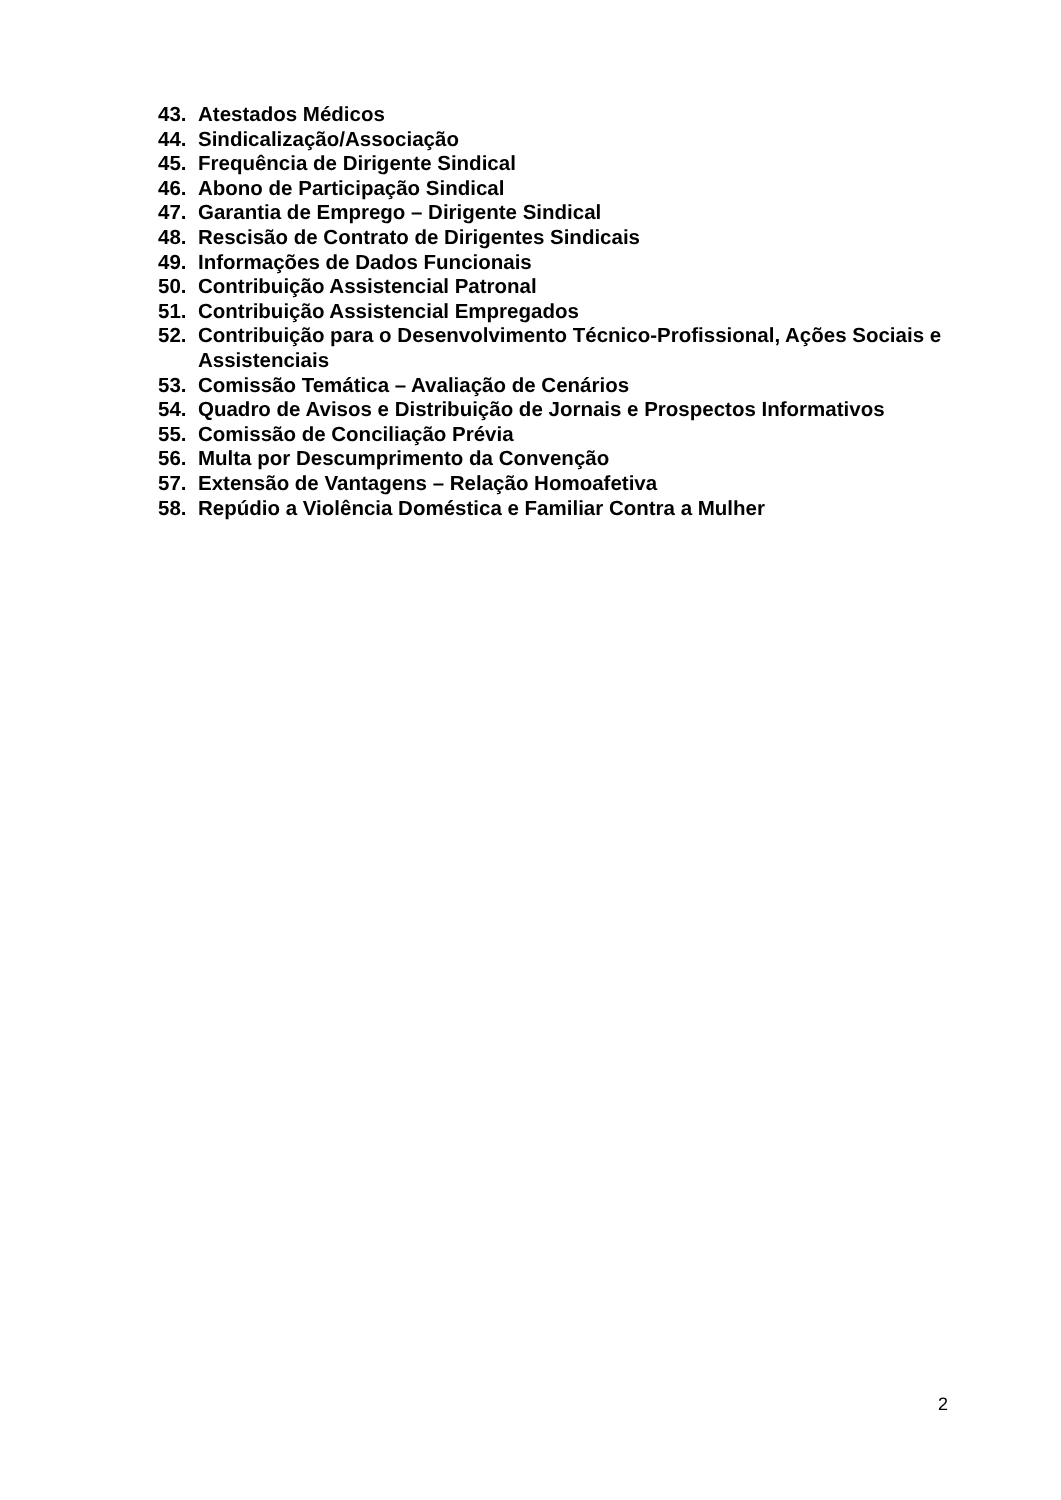43. Atestados Médicos
44. Sindicalização/Associação
45. Frequência de Dirigente Sindical
46. Abono de Participação Sindical
47. Garantia de Emprego – Dirigente Sindical
48. Rescisão de Contrato de Dirigentes Sindicais
49. Informações de Dados Funcionais
50. Contribuição Assistencial Patronal
51. Contribuição Assistencial Empregados
52. Contribuição para o Desenvolvimento Técnico-Profissional, Ações Sociais e Assistenciais
53. Comissão Temática – Avaliação de Cenários
54. Quadro de Avisos e Distribuição de Jornais e Prospectos Informativos
55. Comissão de Conciliação Prévia
56. Multa por Descumprimento da Convenção
57. Extensão de Vantagens – Relação Homoafetiva
58. Repúdio a Violência Doméstica e Familiar Contra a Mulher
2